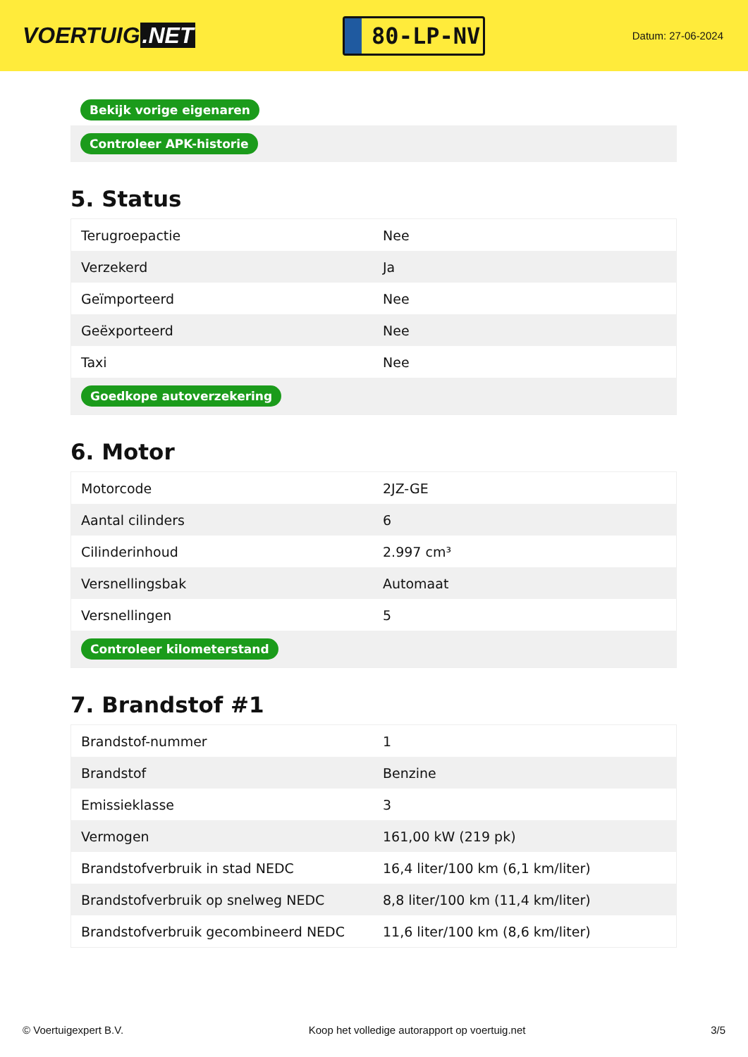VOERTUIG.NET
80-LP-NV
Datum: 27-06-2024
| Bekijk vorige eigenaren |
| Controleer APK-historie |
5. Status
| Terugroepactie | Nee |
| Verzekerd | Ja |
| Geïmporteerd | Nee |
| Geëxporteerd | Nee |
| Taxi | Nee |
| Goedkope autoverzekering | |
6. Motor
| Motorcode | 2JZ-GE |
| Aantal cilinders | 6 |
| Cilinderinhoud | 2.997 cm³ |
| Versnellingsbak | Automaat |
| Versnellingen | 5 |
| Controleer kilometerstand | |
7. Brandstof #1
| Brandstof-nummer | 1 |
| Brandstof | Benzine |
| Emissieklasse | 3 |
| Vermogen | 161,00 kW (219 pk) |
| Brandstofverbruik in stad NEDC | 16,4 liter/100 km (6,1 km/liter) |
| Brandstofverbruik op snelweg NEDC | 8,8 liter/100 km (11,4 km/liter) |
| Brandstofverbruik gecombineerd NEDC | 11,6 liter/100 km (8,6 km/liter) |
© Voertuigexpert B.V. Koop het volledige autorapport op voertuig.net 3/5